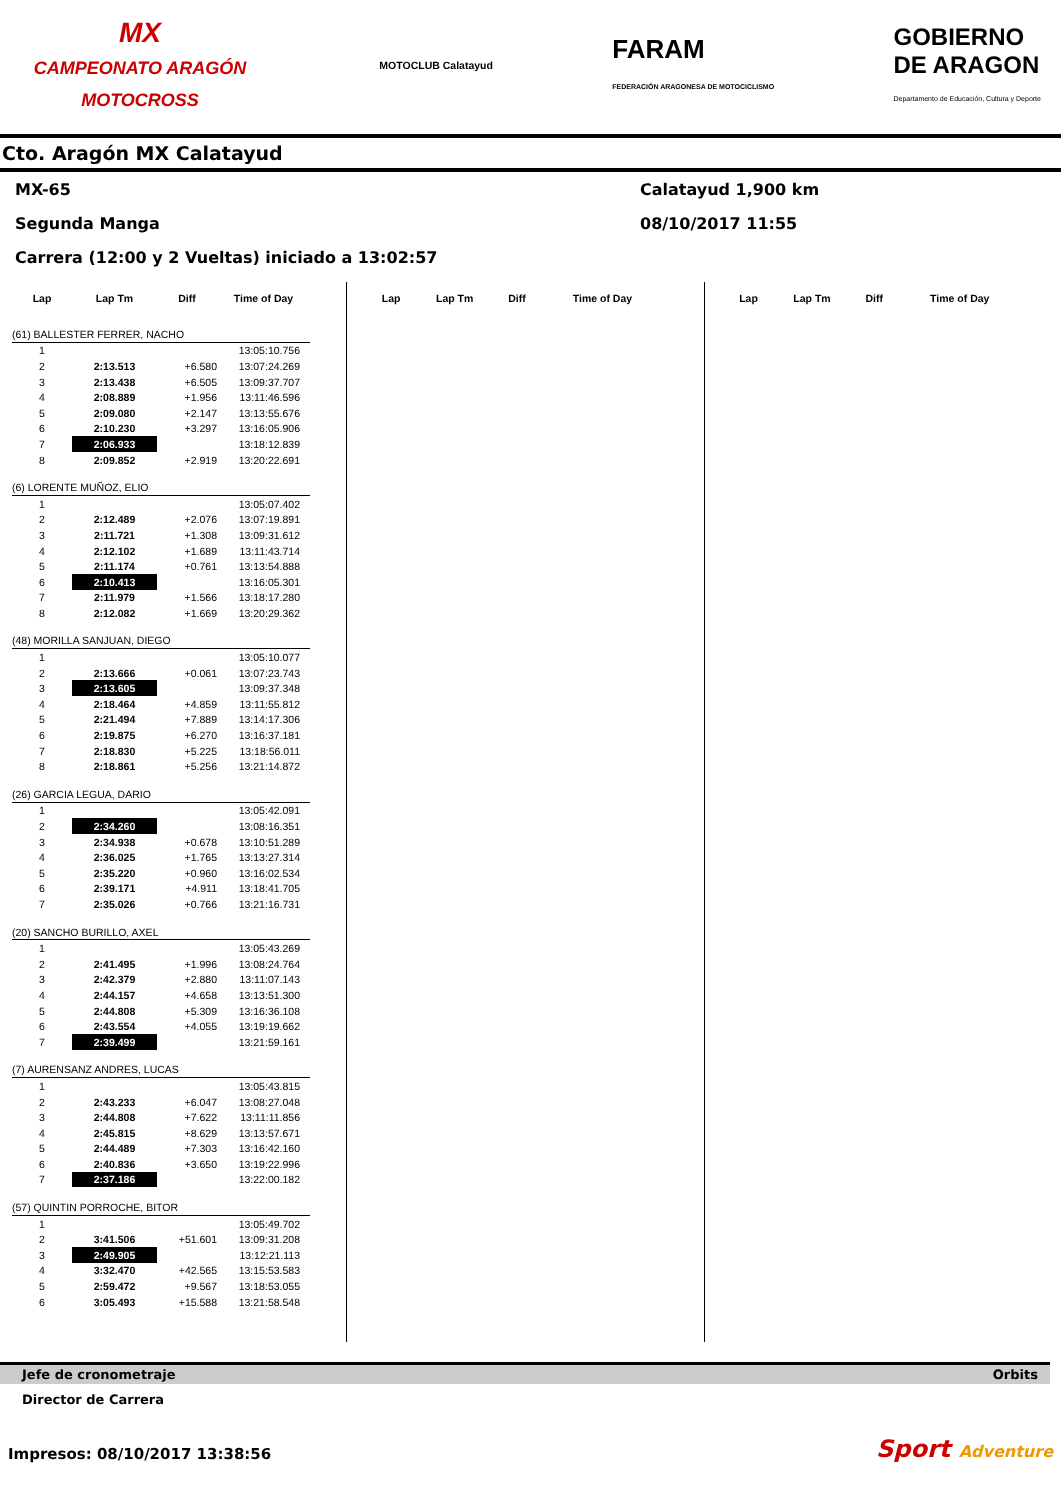MX
CAMPEONATO ARAGÓN MOTOCROSS
MOTOCLUB Calatayud
FARAM
FEDERACIÓN ARAGONESA DE MOTOCICLISMO
GOBIERNO
DE ARAGON
Departamento de Educación, Cultura y Deporte
Cto. Aragón MX Calatayud
MX-65 Calatayud 1,900 km
Segunda Manga 08/10/2017 11:55
Carrera (12:00 y 2 Vueltas) iniciado a 13:02:57
| Lap | Lap Tm | Diff | Time of Day |
| --- | --- | --- | --- |
| (61) BALLESTER FERRER, NACHO | | | |
| 1 | | | 13:05:10.756 |
| 2 | 2:13.513 | +6.580 | 13:07:24.269 |
| 3 | 2:13.438 | +6.505 | 13:09:37.707 |
| 4 | 2:08.889 | +1.956 | 13:11:46.596 |
| 5 | 2:09.080 | +2.147 | 13:13:55.676 |
| 6 | 2:10.230 | +3.297 | 13:16:05.906 |
| 7 | 2:06.933 | | 13:18:12.839 |
| 8 | 2:09.852 | +2.919 | 13:20:22.691 |
| (6) LORENTE MUÑOZ, ELIO | | | |
| 1 | | | 13:05:07.402 |
| 2 | 2:12.489 | +2.076 | 13:07:19.891 |
| 3 | 2:11.721 | +1.308 | 13:09:31.612 |
| 4 | 2:12.102 | +1.689 | 13:11:43.714 |
| 5 | 2:11.174 | +0.761 | 13:13:54.888 |
| 6 | 2:10.413 | | 13:16:05.301 |
| 7 | 2:11.979 | +1.566 | 13:18:17.280 |
| 8 | 2:12.082 | +1.669 | 13:20:29.362 |
| (48) MORILLA SANJUAN, DIEGO | | | |
| 1 | | | 13:05:10.077 |
| 2 | 2:13.666 | +0.061 | 13:07:23.743 |
| 3 | 2:13.605 | | 13:09:37.348 |
| 4 | 2:18.464 | +4.859 | 13:11:55.812 |
| 5 | 2:21.494 | +7.889 | 13:14:17.306 |
| 6 | 2:19.875 | +6.270 | 13:16:37.181 |
| 7 | 2:18.830 | +5.225 | 13:18:56.011 |
| 8 | 2:18.861 | +5.256 | 13:21:14.872 |
| (26) GARCIA LEGUA, DARIO | | | |
| 1 | | | 13:05:42.091 |
| 2 | 2:34.260 | | 13:08:16.351 |
| 3 | 2:34.938 | +0.678 | 13:10:51.289 |
| 4 | 2:36.025 | +1.765 | 13:13:27.314 |
| 5 | 2:35.220 | +0.960 | 13:16:02.534 |
| 6 | 2:39.171 | +4.911 | 13:18:41.705 |
| 7 | 2:35.026 | +0.766 | 13:21:16.731 |
| (20) SANCHO BURILLO, AXEL | | | |
| 1 | | | 13:05:43.269 |
| 2 | 2:41.495 | +1.996 | 13:08:24.764 |
| 3 | 2:42.379 | +2.880 | 13:11:07.143 |
| 4 | 2:44.157 | +4.658 | 13:13:51.300 |
| 5 | 2:44.808 | +5.309 | 13:16:36.108 |
| 6 | 2:43.554 | +4.055 | 13:19:19.662 |
| 7 | 2:39.499 | | 13:21:59.161 |
| (7) AURENSANZ ANDRES, LUCAS | | | |
| 1 | | | 13:05:43.815 |
| 2 | 2:43.233 | +6.047 | 13:08:27.048 |
| 3 | 2:44.808 | +7.622 | 13:11:11.856 |
| 4 | 2:45.815 | +8.629 | 13:13:57.671 |
| 5 | 2:44.489 | +7.303 | 13:16:42.160 |
| 6 | 2:40.836 | +3.650 | 13:19:22.996 |
| 7 | 2:37.186 | | 13:22:00.182 |
| (57) QUINTIN PORROCHE, BITOR | | | |
| 1 | | | 13:05:49.702 |
| 2 | 3:41.506 | +51.601 | 13:09:31.208 |
| 3 | 2:49.905 | | 13:12:21.113 |
| 4 | 3:32.470 | +42.565 | 13:15:53.583 |
| 5 | 2:59.472 | +9.567 | 13:18:53.055 |
| 6 | 3:05.493 | +15.588 | 13:21:58.548 |
| Lap | Lap Tm | Diff | Time of Day |
| --- | --- | --- | --- |
| Lap | Lap Tm | Diff | Time of Day |
| --- | --- | --- | --- |
Jefe de cronometraje Orbits
Director de Carrera
Impresos: 08/10/2017 13:38:56 Sport Adventure